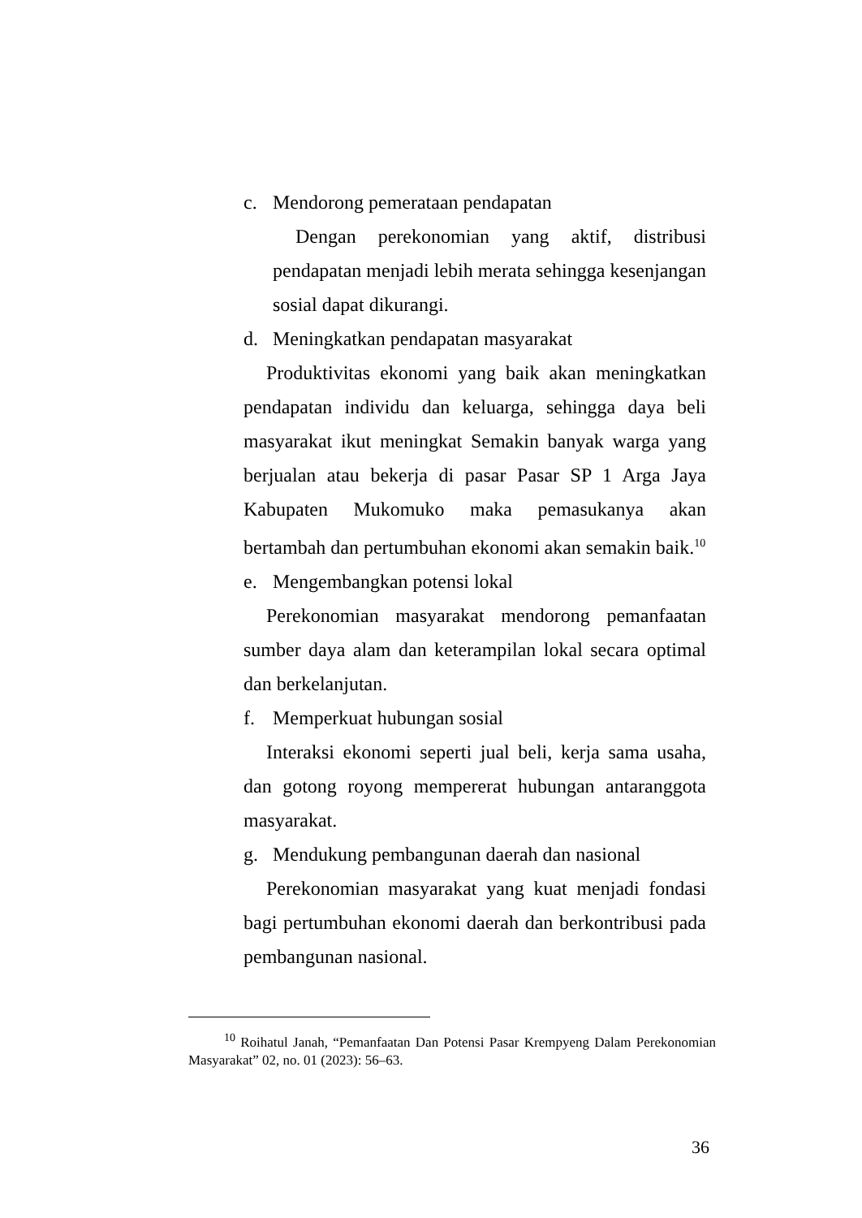c. Mendorong pemerataan pendapatan
Dengan perekonomian yang aktif, distribusi pendapatan menjadi lebih merata sehingga kesenjangan sosial dapat dikurangi.
d. Meningkatkan pendapatan masyarakat
Produktivitas ekonomi yang baik akan meningkatkan pendapatan individu dan keluarga, sehingga daya beli masyarakat ikut meningkat Semakin banyak warga yang berjualan atau bekerja di pasar Pasar SP 1 Arga Jaya Kabupaten Mukomuko maka pemasukanya akan bertambah dan pertumbuhan ekonomi akan semakin baik.<sup>10</sup>
e. Mengembangkan potensi lokal
Perekonomian masyarakat mendorong pemanfaatan sumber daya alam dan keterampilan lokal secara optimal dan berkelanjutan.
f. Memperkuat hubungan sosial
Interaksi ekonomi seperti jual beli, kerja sama usaha, dan gotong royong mempererat hubungan antaranggota masyarakat.
g. Mendukung pembangunan daerah dan nasional
Perekonomian masyarakat yang kuat menjadi fondasi bagi pertumbuhan ekonomi daerah dan berkontribusi pada pembangunan nasional.
<sup>10</sup> Roihatul Janah, “Pemanfaatan Dan Potensi Pasar Krempyeng Dalam Perekonomian Masyarakat” 02, no. 01 (2023): 56–63.
36